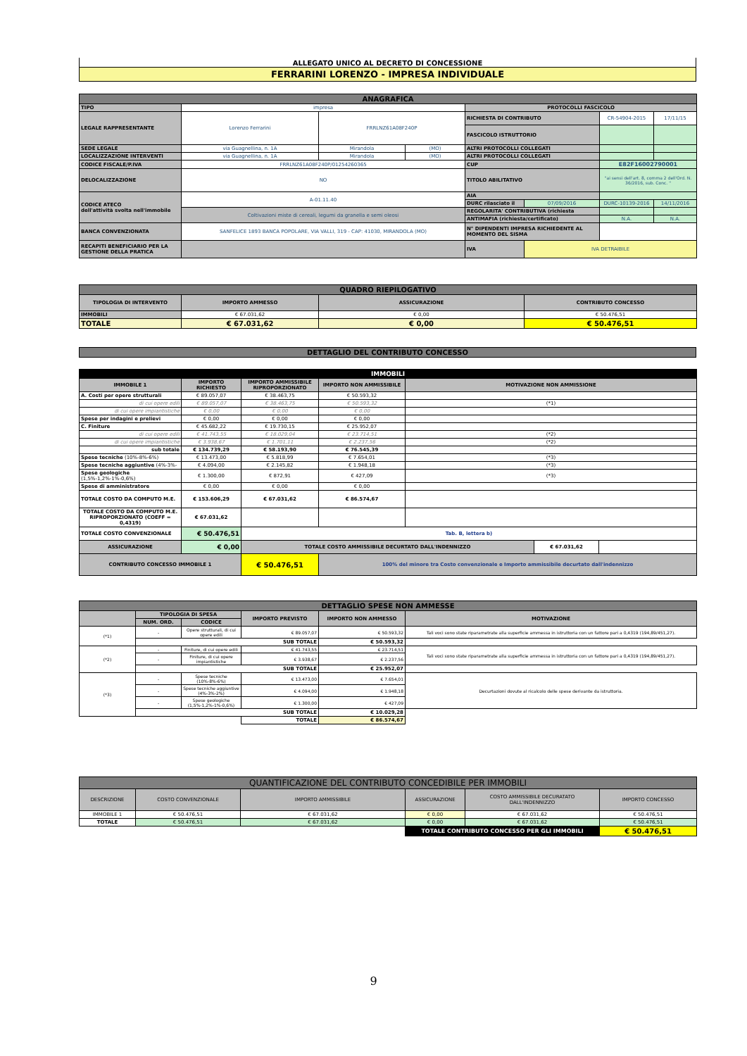ALLEGATO UNICO AL DECRETO DI CONCESSIONE
FERRARINI LORENZO - IMPRESA INDIVIDUALE
| ANAGRAFICA | | | | | | | |
| TIPO | impresa | | | PROTOCOLLI FASCICOLO | | | |
| LEGALE RAPPRESENTANTE | Lorenzo Ferrarini | FRRLNZ61A08F240P | | RICHIESTA DI CONTRIBUTO | | CR-54904-2015 | 17/11/15 |
| | | | | FASCICOLO ISTRUTTORIO | | | |
| SEDE LEGALE | via Guagnellina, n. 1A | Mirandola | (MO) | ALTRI PROTOCOLLI COLLEGATI | | | |
| LOCALIZZAZIONE INTERVENTI | via Guagnellina, n. 1A | Mirandola | (MO) | ALTRI PROTOCOLLI COLLEGATI | | | |
| CODICE FISCALE/P.IVA | FRRLNZ61A08F240P/01254260365 | | | CUP | | E82F16002790001 | |
| DELOCALIZZAZIONE | NO | | | TITOLO ABILITATIVO | | "ai sensi dell'art. 8, comma 2 dell'Ord. N. 36/2016, sub. Conc. " | |
| CODICE ATECO dell'attività svolta nell'immobile | A-01.11.40 | | | AIA | | | |
| | | | | DURC rilasciato il | 07/09/2016 | DURC-10139-2016 | 14/11/2016 |
| | Coltivazioni miste di cereali, legumi da granella e semi oleosi | | | REGOLARITA' CONTRIBUTIVA (richiesta | | | |
| | | | | ANTIMAFIA (richiesta/certificato) | | N.A. | N.A. |
| BANCA CONVENZIONATA | SANFELICE 1893 BANCA POPOLARE, VIA VALLI, 319 - CAP: 41030, MIRANDOLA (MO) | | | N° DIPENDENTI IMPRESA RICHIEDENTE AL MOMENTO DEL SISMA | | | |
| RECAPITI BENEFICIARIO PER LA GESTIONE DELLA PRATICA | | | | IVA | IVA DETRAIBILE | | |
| QUADRO RIEPILOGATIVO | | | |
| TIPOLOGIA DI INTERVENTO | IMPORTO AMMESSO | ASSICURAZIONE | CONTRIBUTO CONCESSO |
| IMMOBILI | € 67.031,62 | € 0,00 | € 50.476,51 |
| TOTALE | € 67.031,62 | € 0,00 | € 50.476,51 |
| DETTAGLIO DEL CONTRIBUTO CONCESSO |
| IMMOBILI | | | | | | |
| IMMOBILE 1 | IMPORTO RICHIESTO | IMPORTO AMMISSIBILE RIPROPORZIONATO | IMPORTO NON AMMISSIBILE | MOTIVAZIONE NON AMMISSIONE | | |
| A. Costi per opere strutturali | € 89.057,07 | € 38.463,75 | € 50.593,32 | | | |
| di cui opere edili | € 89.057,07 | € 38.463,75 | € 50.593,32 | (*1) | | |
| di cui opere impiantistiche | € 0,00 | € 0,00 | € 0,00 | | | |
| Spese per indagini e prelievi | € 0,00 | € 0,00 | € 0,00 | | | |
| C. Finiture | € 45.682,22 | € 19.730,15 | € 25.952,07 | | | |
| di cui opere edili | € 41.743,55 | € 18.029,04 | € 23.714,51 | (*2) | | |
| di cui opere impiantistiche | € 3.938,67 | € 1.701,11 | € 2.237,56 | (*2) | | |
| sub totale | € 134.739,29 | € 58.193,90 | € 76.545,39 | | | |
| Spese tecniche (10%-8%-6%) | € 13.473,00 | € 5.818,99 | € 7.654,01 | (*3) | | |
| Spese tecniche aggiuntive (4%-3%- | € 4.094,00 | € 2.145,82 | € 1.948,18 | (*3) | | |
| Spese geologiche (1,5%-1,2%-1%-0,6%) | € 1.300,00 | € 872,91 | € 427,09 | (*3) | | |
| Spese di amministratore | € 0,00 | € 0,00 | € 0,00 | | | |
| TOTALE COSTO DA COMPUTO M.E. | € 153.606,29 | € 67.031,62 | € 86.574,67 | | | |
| TOTALE COSTO DA COMPUTO M.E. RIPROPORZIONATO (COEFF = 0,4319) | € 67.031,62 | | | | | |
| TOTALE COSTO CONVENZIONALE | € 50.476,51 | Tab. B, lettera b) | | | | |
| ASSICURAZIONE | € 0,00 | TOTALE COSTO AMMISSIBILE DECURTATO DALL'INDENNIZZO | | | € 67.031,62 | |
| CONTRIBUTO CONCESSO IMMOBILE 1 | | € 50.476,51 | 100% del minore tra Costo convenzionale e Importo ammissibile decurtato dall'indennizzo | | | |
| DETTAGLIO SPESE NON AMMESSE | | | | | |
| | TIPOLOGIA DI SPESA | | IMPORTO PREVISTO | IMPORTO NON AMMESSO | MOTIVAZIONE |
| | NUM. ORD. | CODICE | | | |
| (*1) | - | Opere strutturali, di cui opere edili | € 89.057,07 | € 50.593,32 | Tali voci sono state riparametrate alla superficie ammessa in istruttoria con un fattore pari a 0,4319 (194,89/451,27). |
| | SUB TOTALE | | | € 50.593,32 | |
| (*2) | - | Finiture, di cui opere edili | € 41.743,55 | € 23.714,51 | Tali voci sono state riparametrate alla superficie ammessa in istruttoria con un fattore pari a 0,4319 (194,89/451,27). |
| | - | Finiture, di cui opere impiantistiche | € 3.938,67 | € 2.237,56 | |
| | SUB TOTALE | | | € 25.952,07 | |
| (*3) | - | Spese tecniche (10%-8%-6%) | € 13.473,00 | € 7.654,01 | Decurtazioni dovute al ricalcolo delle spese derivante da istruttoria. |
| | - | Spese tecniche aggiuntive (4%-3%-2%) | € 4.094,00 | € 1.948,18 | |
| | - | Spese geologiche (1,5%-1,2%-1%-0,6%) | € 1.300,00 | € 427,09 | |
| | SUB TOTALE | | | € 10.029,28 | |
| | | | TOTALE | € 86.574,67 | |
| QUANTIFICAZIONE DEL CONTRIBUTO CONCEDIBILE PER IMMOBILI | | | | | |
| DESCRIZIONE | COSTO CONVENZIONALE | IMPORTO AMMISSIBILE | ASSICURAZIONE | COSTO AMMISSIBILE DECURATATO DALL'INDENNIZZO | IMPORTO CONCESSO |
| IMMOBILE 1 | € 50.476,51 | € 67.031,62 | € 0,00 | € 67.031,62 | € 50.476,51 |
| TOTALE | € 50.476,51 | € 67.031,62 | € 0,00 | € 67.031,62 | € 50.476,51 |
| | | | TOTALE CONTRIBUTO CONCESSO PER GLI IMMOBILI | | € 50.476,51 |
9